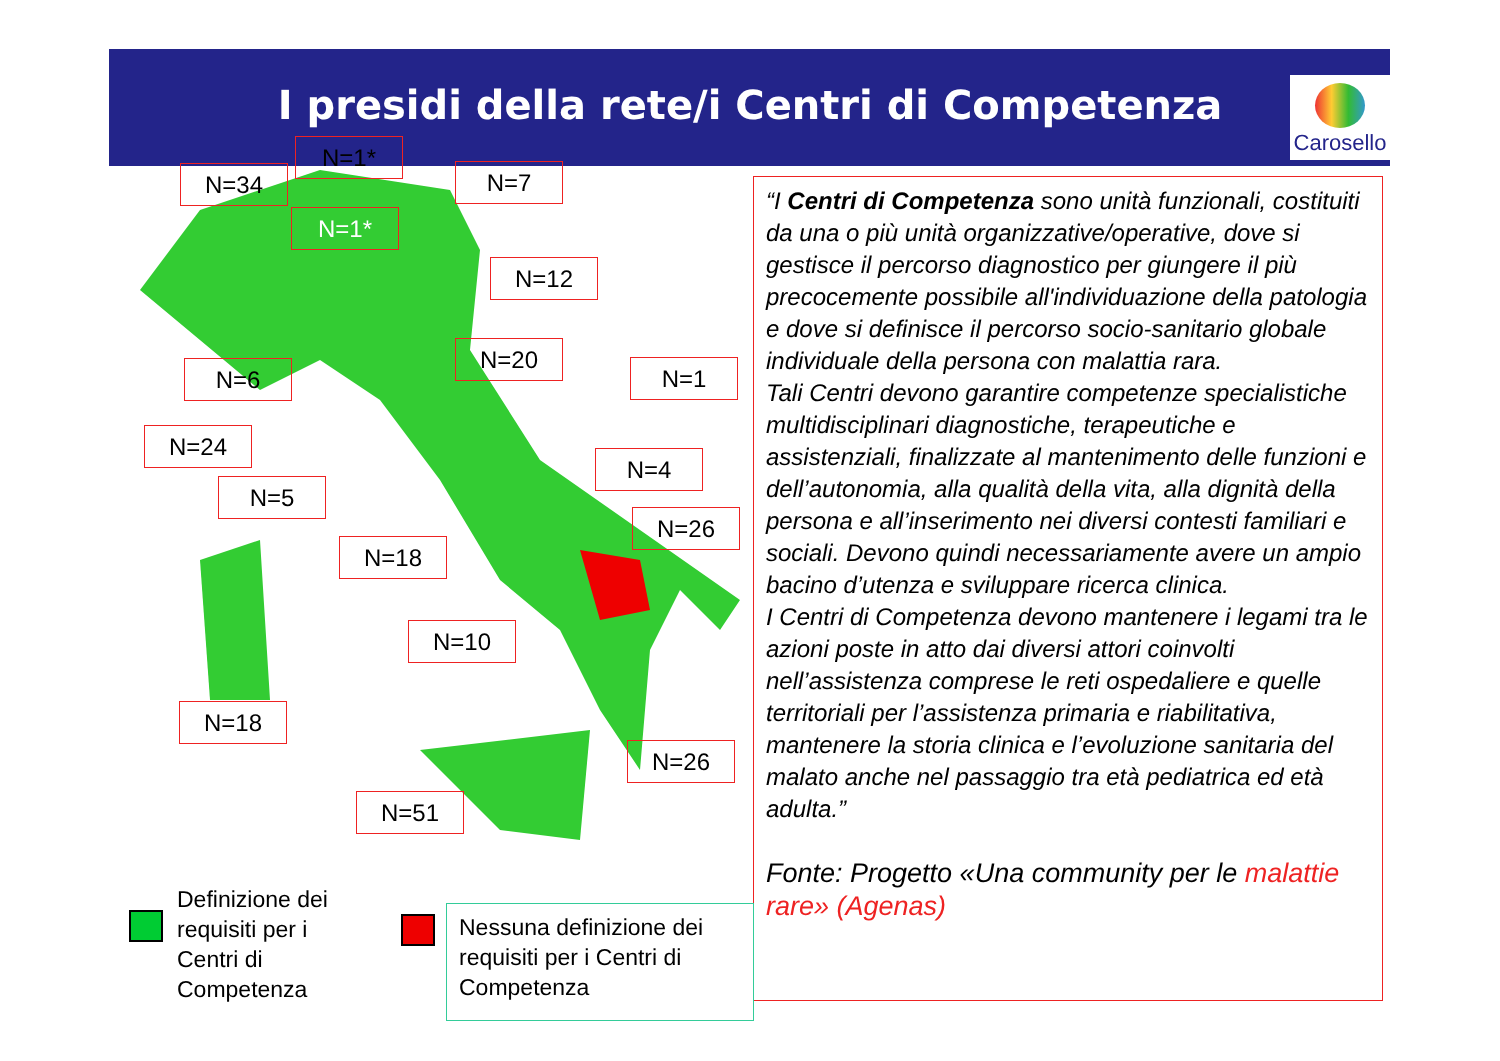I presidi della rete/i Centri di Competenza
Carosello
N=34
N=1*
N=1*
N=7
N=12
N=20
N=1
N=6
N=24
N=5
N=4
N=26
N=18
N=10
N=18
N=26
N=51
“I Centri di Competenza sono unità funzionali, costituiti da una o più unità organizzative/operative, dove si gestisce il percorso diagnostico per giungere il più precocemente possibile all'individuazione della patologia e dove si definisce il percorso socio-sanitario globale individuale della persona con malattia rara.
Tali Centri devono garantire competenze specialistiche multidisciplinari diagnostiche, terapeutiche e assistenziali, finalizzate al mantenimento delle funzioni e dell’autonomia, alla qualità della vita, alla dignità della persona e all’inserimento nei diversi contesti familiari e sociali. Devono quindi necessariamente avere un ampio bacino d’utenza e sviluppare ricerca clinica.
I Centri di Competenza devono mantenere i legami tra le azioni poste in atto dai diversi attori coinvolti nell’assistenza comprese le reti ospedaliere e quelle territoriali per l’assistenza primaria e riabilitativa, mantenere la storia clinica e l’evoluzione sanitaria del malato anche nel passaggio tra età pediatrica ed età adulta.”
Fonte: Progetto «Una community per le malattie rare» (Agenas)
Definizione dei
requisiti per i
Centri di
Competenza
Nessuna definizione dei requisiti per i Centri di Competenza